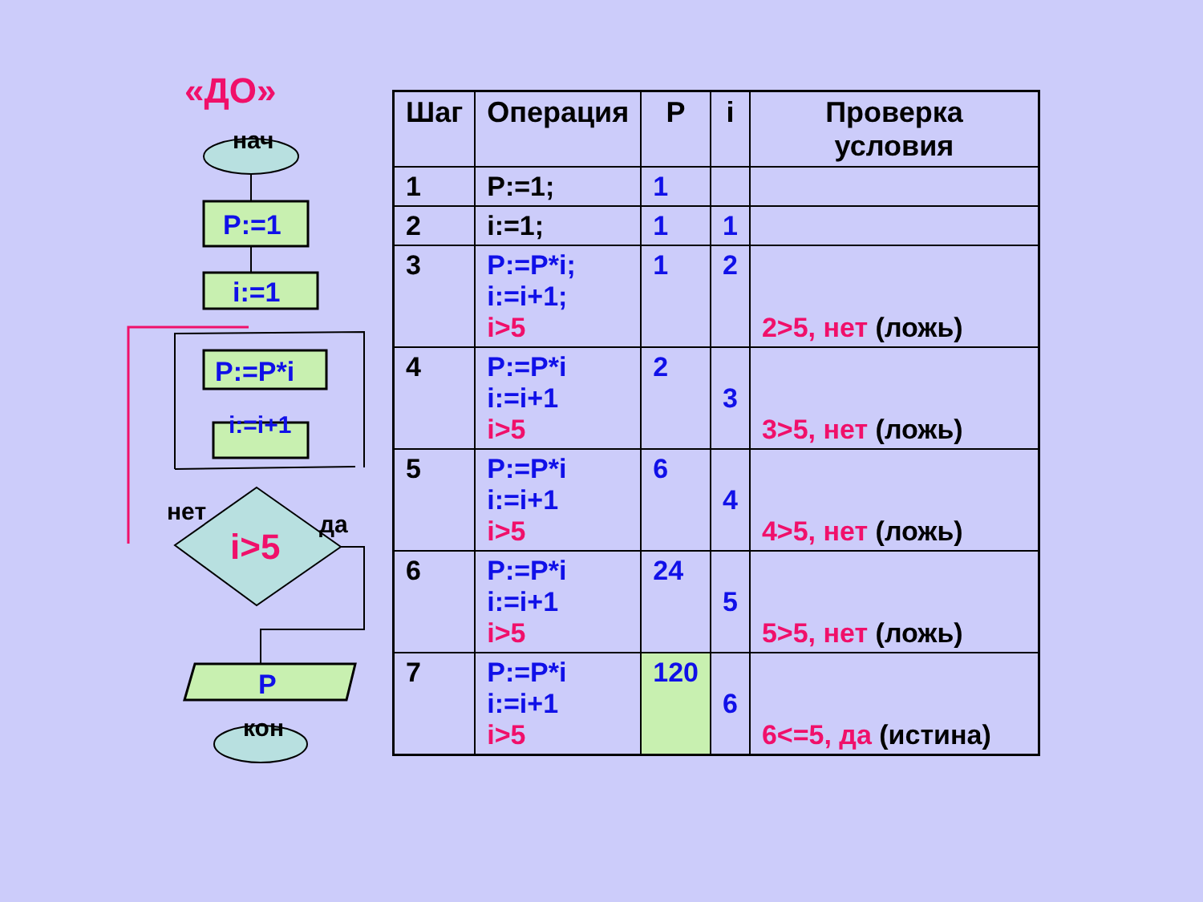«ДО»
нач
P:=1
i:=1
P:=P*i
i:=i+1
i>5
нет
да
P
кон
| Шаг | Операция | P | i | Проверка условия |
| --- | --- | --- | --- | --- |
| 1 | P:=1; | 1 | | |
| 2 | i:=1; | 1 | 1 | |
| 3 | P:=P*i; i:=i+1; i>5 | 1 | 2 | 2>5, нет (ложь) |
| 4 | P:=P*i i:=i+1 i>5 | 2 | 3 | 3>5, нет (ложь) |
| 5 | P:=P*i i:=i+1 i>5 | 6 | 4 | 4>5, нет (ложь) |
| 6 | P:=P*i i:=i+1 i>5 | 24 | 5 | 5>5, нет (ложь) |
| 7 | P:=P*i i:=i+1 i>5 | 120 | 6 | 6<=5, да (истина) |